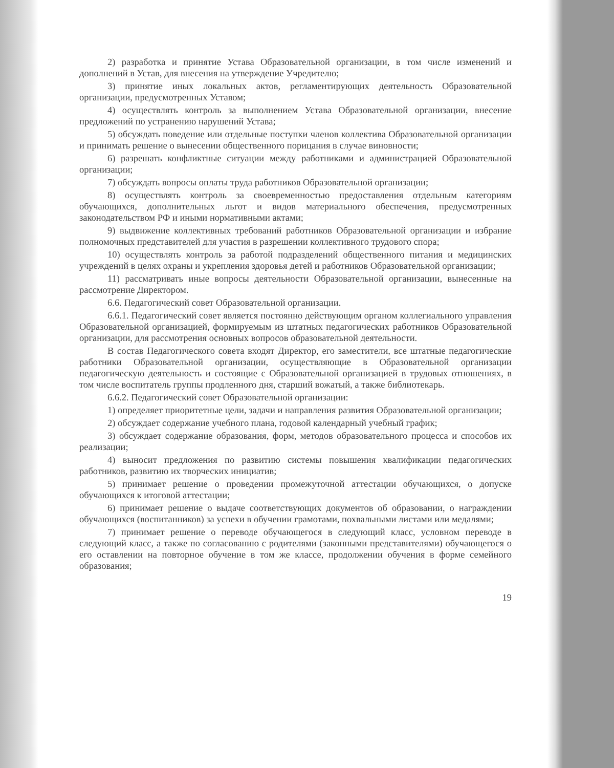2) разработка и принятие Устава Образовательной организации, в том числе изменений и дополнений в Устав, для внесения на утверждение Учредителю;
3) принятие иных локальных актов, регламентирующих деятельность Образовательной организации, предусмотренных Уставом;
4) осуществлять контроль за выполнением Устава Образовательной организации, внесение предложений по устранению нарушений Устава;
5) обсуждать поведение или отдельные поступки членов коллектива Образовательной организации и принимать решение о вынесении общественного порицания в случае виновности;
6) разрешать конфликтные ситуации между работниками и администрацией Образовательной организации;
7) обсуждать вопросы оплаты труда работников Образовательной организации;
8) осуществлять контроль за своевременностью предоставления отдельным категориям обучающихся, дополнительных льгот и видов материального обеспечения, предусмотренных законодательством РФ и иными нормативными актами;
9) выдвижение коллективных требований работников Образовательной организации и избрание полномочных представителей для участия в разрешении коллективного трудового спора;
10) осуществлять контроль за работой подразделений общественного питания и медицинских учреждений в целях охраны и укрепления здоровья детей и работников Образовательной организации;
11) рассматривать иные вопросы деятельности Образовательной организации, вынесенные на рассмотрение Директором.
6.6. Педагогический совет Образовательной организации.
6.6.1. Педагогический совет является постоянно действующим органом коллегиального управления Образовательной организацией, формируемым из штатных педагогических работников Образовательной организации, для рассмотрения основных вопросов образовательной деятельности.
В состав Педагогического совета входят Директор, его заместители, все штатные педагогические работники Образовательной организации, осуществляющие в Образовательной организации педагогическую деятельность и состоящие с Образовательной организацией в трудовых отношениях, в том числе воспитатель группы продленного дня, старший вожатый, а также библиотекарь.
6.6.2. Педагогический совет Образовательной организации:
1) определяет приоритетные цели, задачи и направления развития Образовательной организации;
2) обсуждает содержание учебного плана, годовой календарный учебный график;
3) обсуждает содержание образования, форм, методов образовательного процесса и способов их реализации;
4) выносит предложения по развитию системы повышения квалификации педагогических работников, развитию их творческих инициатив;
5) принимает решение о проведении промежуточной аттестации обучающихся, о допуске обучающихся к итоговой аттестации;
6) принимает решение о выдаче соответствующих документов об образовании, о награждении обучающихся (воспитанников) за успехи в обучении грамотами, похвальными листами или медалями;
7) принимает решение о переводе обучающегося в следующий класс, условном переводе в следующий класс, а также по согласованию с родителями (законными представителями) обучающегося о его оставлении на повторное обучение в том же классе, продолжении обучения в форме семейного образования;
19